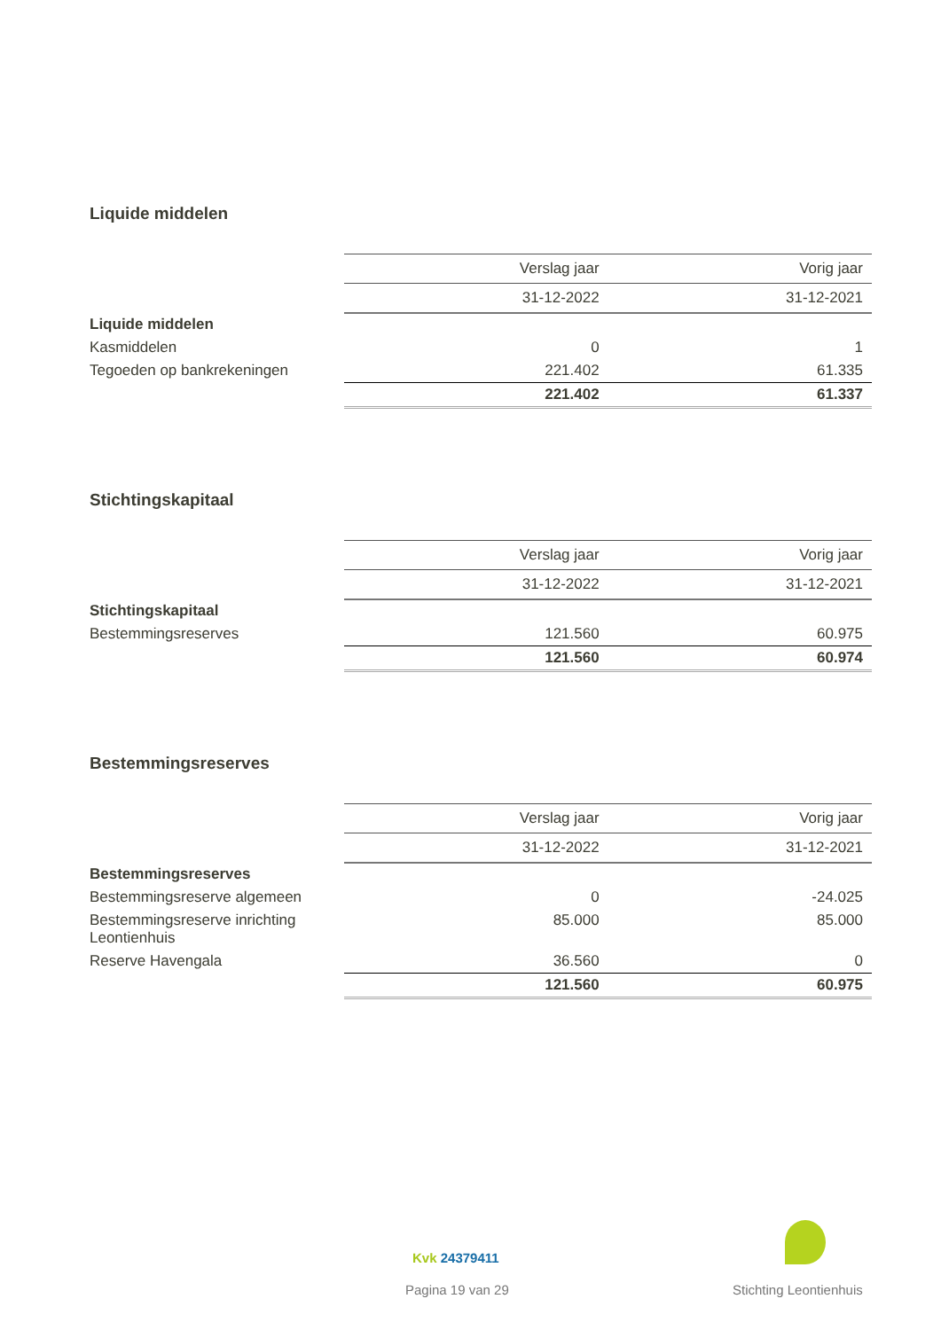Liquide middelen
| | Verslag jaar | Vorig jaar |
| | 31-12-2022 | 31-12-2021 |
| Liquide middelen | | |
| Kasmiddelen | 0 | 1 |
| Tegoeden op bankrekeningen | 221.402 | 61.335 |
| | 221.402 | 61.337 |
Stichtingskapitaal
| | Verslag jaar | Vorig jaar |
| | 31-12-2022 | 31-12-2021 |
| Stichtingskapitaal | | |
| Bestemmingsreserves | 121.560 | 60.975 |
| | 121.560 | 60.974 |
Bestemmingsreserves
| | Verslag jaar | Vorig jaar |
| | 31-12-2022 | 31-12-2021 |
| Bestemmingsreserves | | |
| Bestemmingsreserve algemeen | 0 | -24.025 |
| Bestemmingsreserve inrichting Leontienhuis | 85.000 | 85.000 |
| Reserve Havengala | 36.560 | 0 |
| | 121.560 | 60.975 |
Kvk 24379411
Pagina 19 van 29 Stichting Leontienhuis